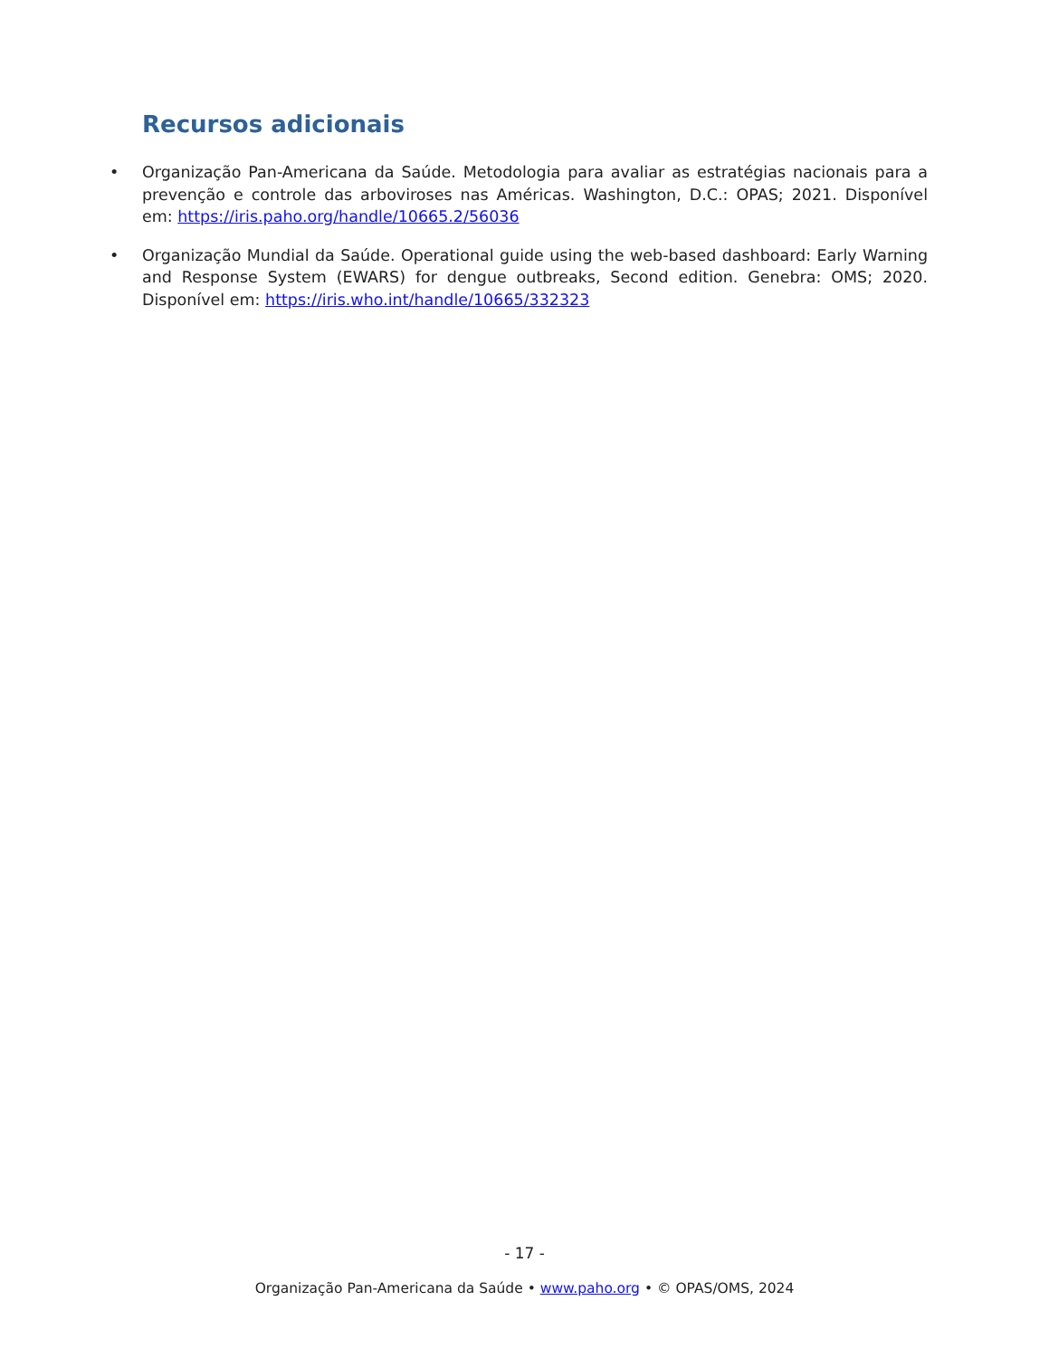Recursos adicionais
• Organização Pan-Americana da Saúde. Metodologia para avaliar as estratégias nacionais para a prevenção e controle das arboviroses nas Américas. Washington, D.C.: OPAS; 2021. Disponível em: https://iris.paho.org/handle/10665.2/56036
• Organização Mundial da Saúde. Operational guide using the web-based dashboard: Early Warning and Response System (EWARS) for dengue outbreaks, Second edition. Genebra: OMS; 2020. Disponível em: https://iris.who.int/handle/10665/332323
- 17 -
Organização Pan-Americana da Saúde • www.paho.org • © OPAS/OMS, 2024